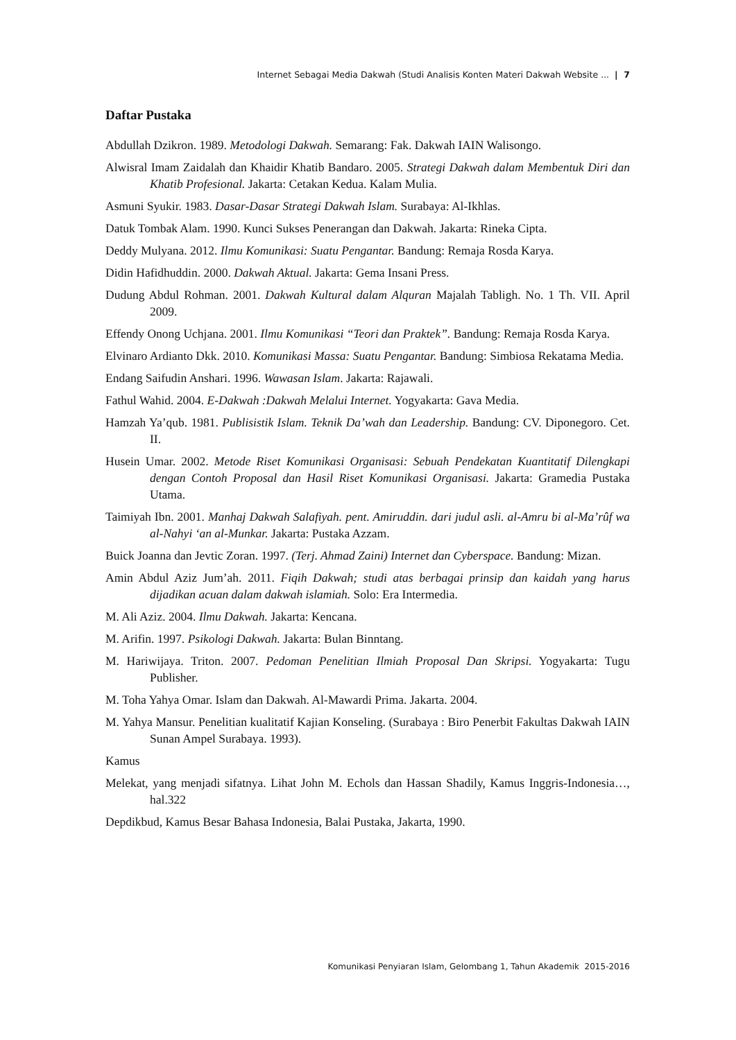Internet Sebagai Media Dakwah (Studi Analisis Konten Materi Dakwah Website ... | 7
Daftar Pustaka
Abdullah Dzikron. 1989. Metodologi Dakwah. Semarang: Fak. Dakwah IAIN Walisongo.
Alwisral Imam Zaidalah dan Khaidir Khatib Bandaro. 2005. Strategi Dakwah dalam Membentuk Diri dan Khatib Profesional. Jakarta: Cetakan Kedua. Kalam Mulia.
Asmuni Syukir. 1983. Dasar-Dasar Strategi Dakwah Islam. Surabaya: Al-Ikhlas.
Datuk Tombak Alam. 1990. Kunci Sukses Penerangan dan Dakwah. Jakarta: Rineka Cipta.
Deddy Mulyana. 2012. Ilmu Komunikasi: Suatu Pengantar. Bandung: Remaja Rosda Karya.
Didin Hafidhuddin. 2000. Dakwah Aktual. Jakarta: Gema Insani Press.
Dudung Abdul Rohman. 2001. Dakwah Kultural dalam Alquran Majalah Tabligh. No. 1 Th. VII. April 2009.
Effendy Onong Uchjana. 2001. Ilmu Komunikasi “Teori dan Praktek”. Bandung: Remaja Rosda Karya.
Elvinaro Ardianto Dkk. 2010. Komunikasi Massa: Suatu Pengantar. Bandung: Simbiosa Rekatama Media.
Endang Saifudin Anshari. 1996. Wawasan Islam. Jakarta: Rajawali.
Fathul Wahid. 2004. E-Dakwah :Dakwah Melalui Internet. Yogyakarta: Gava Media.
Hamzah Ya’qub. 1981. Publisistik Islam. Teknik Da’wah dan Leadership. Bandung: CV. Diponegoro. Cet. II.
Husein Umar. 2002. Metode Riset Komunikasi Organisasi: Sebuah Pendekatan Kuantitatif Dilengkapi dengan Contoh Proposal dan Hasil Riset Komunikasi Organisasi. Jakarta: Gramedia Pustaka Utama.
Taimiyah Ibn. 2001. Manhaj Dakwah Salafiyah. pent. Amiruddin. dari judul asli. al-Amru bi al-Ma’rûf wa al-Nahyi ‘an al-Munkar. Jakarta: Pustaka Azzam.
Buick Joanna dan Jevtic Zoran. 1997. (Terj. Ahmad Zaini) Internet dan Cyberspace. Bandung: Mizan.
Amin Abdul Aziz Jum’ah. 2011. Fiqih Dakwah; studi atas berbagai prinsip dan kaidah yang harus dijadikan acuan dalam dakwah islamiah. Solo: Era Intermedia.
M. Ali Aziz. 2004. Ilmu Dakwah. Jakarta: Kencana.
M. Arifin. 1997. Psikologi Dakwah. Jakarta: Bulan Binntang.
M. Hariwijaya. Triton. 2007. Pedoman Penelitian Ilmiah Proposal Dan Skripsi. Yogyakarta: Tugu Publisher.
M. Toha Yahya Omar. Islam dan Dakwah. Al-Mawardi Prima. Jakarta. 2004.
M. Yahya Mansur. Penelitian kualitatif Kajian Konseling. (Surabaya : Biro Penerbit Fakultas Dakwah IAIN Sunan Ampel Surabaya. 1993).
Kamus
Melekat, yang menjadi sifatnya. Lihat John M. Echols dan Hassan Shadily, Kamus Inggris-Indonesia…, hal.322
Depdikbud, Kamus Besar Bahasa Indonesia, Balai Pustaka, Jakarta, 1990.
Komunikasi Penyiaran Islam, Gelombang 1, Tahun Akademik 2015-2016